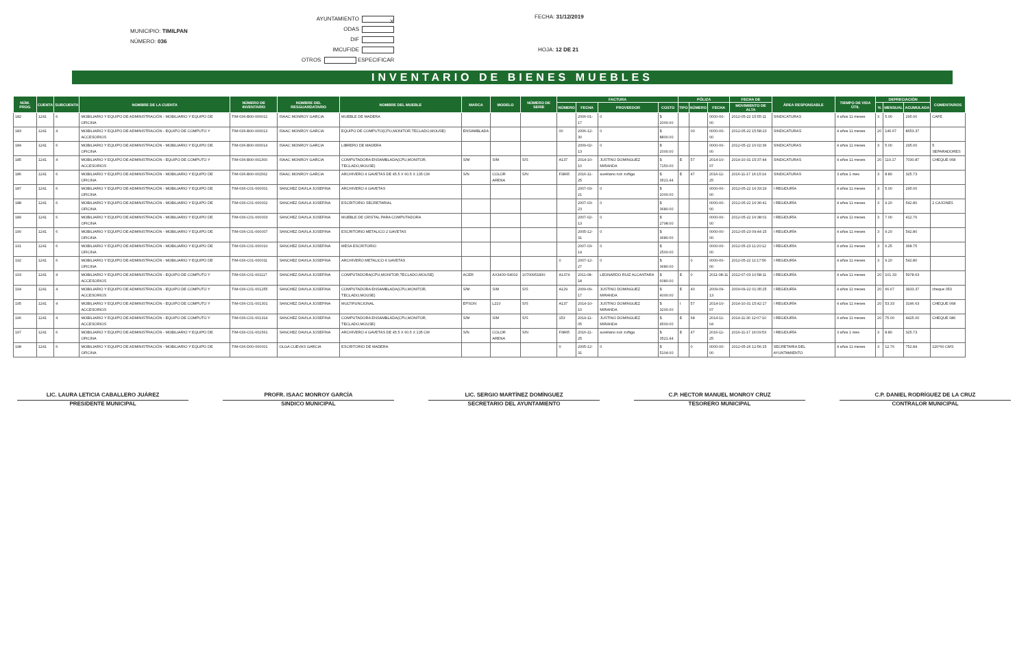MUNICIPIO: TIMILPAN
NÚMERO: 036
AYUNTAMIENTO X
ODAS
DIF
IMCUFIDE
OTROS ESPECIFICAR
FECHA: 31/12/2019
HOJA: 12 DE 21
INVENTARIO DE BIENES MUEBLES
| NÚM. PROG | CUENTA | SUBCUENTA | NOMBRE DE LA CUENTA | NÚMERO DE INVENTARIO | NOMBRE DEL RESGUARDATARIO | NOMBRE DEL MUEBLE | MARCA | MODELO | NÚMERO DE SERIE | FACTURA | | | | PÓLIZA | | | FECHA DE | ÁREA RESPONSABLE | TIEMPO DE VIDA ÚTIL | DEPRECIACIÓN | | | COMENTARIOS |
| --- | --- | --- | --- | --- | --- | --- | --- | --- | --- | --- | --- | --- | --- | --- | --- | --- | --- | --- | --- | --- | --- | --- | --- |
| | | | | | | | | | | NÚMERO | FECHA | PROVEEDOR | COSTO | TIPO | NÚMERO | FECHA | MOVIMIENTO DE ALTA | | | % | MENSUAL | ACUMULADA | |
| 182 | 1241 | 6 | MOBILIARIO Y EQUIPO DE ADMINISTRACIÓN - MOBILIARIO Y EQUIPO DE OFICINA | TIM-036-B00-000012 | ISAAC MONROY GARCIA | MUEBLE DE MADERA | | | | | 2006-01-17 | 0 | $ 2000.00 | | | 0000-00-00 | 2012-05-22 15:55:11 | SINDICATURAS | 4 años 11 meses | 3 | 5.00 | 295.00 | CAFE |
| 183 | 1241 | 4 | MOBILIARIO Y EQUIPO DE ADMINISTRACIÓN - EQUIPO DE COMPUTO Y ACCESORIOS | TIM-036-B00-000013 | ISAAC MONROY GARCIA | EQUIPO DE COMPUTO(CPU,MONITOR,TECLADO,MOUSE) | ENSAMBLADA | | | 00 | 2006-12-30 | 0 | $ 8800.00 | | 00 | 0000-00-00 | 2012-05-22 15:58:23 | SINDICATURAS | 4 años 11 meses | 20 | 146.67 | 8653.37 | |
| 184 | 1241 | 6 | MOBILIARIO Y EQUIPO DE ADMINISTRACIÓN - MOBILIARIO Y EQUIPO DE OFICINA | TIM-036-B00-000014 | ISAAC MONROY GARCIA | LIBRERO DE MADERA | | | | | 2009-02-13 | 0 | $ 2000.00 | | | 0000-00-00 | 2012-05-22 16:02:36 | SINDICATURAS | 4 años 11 meses | 3 | 5.00 | 295.00 | 5 SEPARADORES |
| 185 | 1241 | 4 | MOBILIARIO Y EQUIPO DE ADMINISTRACIÓN - EQUIPO DE COMPUTO Y ACCESORIOS | TIM-036-B00-001300 | ISAAC MONROY GARCIA | COMPUTADORA ENSAMBLADA(CPU,MONITOR, TECLADO,MOUSE) | S/M | S/M | S/S | A137 | 2014-10-10 | JUSTINO DOMINGUEZ MIRANDA | $ 7150.00 | E | 57 | 2014-10-07 | 2014-10-31 15:37:44 | SINDICATURAS | 4 años 11 meses | 20 | 119.17 | 7030.87 | CHEQUE 068 |
| 186 | 1241 | 6 | MOBILIARIO Y EQUIPO DE ADMINISTRACIÓN - MOBILIARIO Y EQUIPO DE OFICINA | TIM-036-B00-001562 | ISAAC MONROY GARCIA | ARCHIVERO 4 GAVETAS DE 45.5 X 60.5 X 135 CM | S/N | COLOR ARENA | S/N | F3865 | 2016-11-25 | aureliano ruiz zuñiga | $ 3521.44 | E | 47 | 2016-11-25 | 2016-11-17 16:15:14 | SINDICATURAS | 3 años 1 mes | 3 | 8.80 | 325.73 | |
| 187 | 1241 | 6 | MOBILIARIO Y EQUIPO DE ADMINISTRACIÓN - MOBILIARIO Y EQUIPO DE OFICINA | TIM-036-C01-000001 | SANCHEZ DAVILA JOSEFINA | ARCHIVERO 4 GAVETAS | | | | | 2007-03-21 | 0 | $ 2000.00 | | | 0000-00-00 | 2012-05-22 16:33:29 | I REGIDURÍA | 4 años 11 meses | 3 | 5.00 | 295.00 | |
| 188 | 1241 | 6 | MOBILIARIO Y EQUIPO DE ADMINISTRACIÓN - MOBILIARIO Y EQUIPO DE OFICINA | TIM-036-C01-000002 | SANCHEZ DAVILA JOSEFINA | ESCRITORIO SECRETARIAL | | | | | 2007-03-23 | 0 | $ 3680.00 | | | 0000-00-00 | 2012-05-22 16:36:41 | I REGIDURÍA | 4 años 11 meses | 3 | 9.20 | 542.80 | 2 CAJONES |
| 189 | 1241 | 6 | MOBILIARIO Y EQUIPO DE ADMINISTRACIÓN - MOBILIARIO Y EQUIPO DE OFICINA | TIM-036-C01-000003 | SANCHEZ DAVILA JOSEFINA | MUEBLE DE CRISTAL PARA COMPUTADORA | | | | | 2007-02-13 | 0 | $ 2798.00 | | | 0000-00-00 | 2012-05-22 16:38:01 | I REGIDURÍA | 4 años 11 meses | 3 | 7.00 | 412.76 | |
| 190 | 1241 | 6 | MOBILIARIO Y EQUIPO DE ADMINISTRACIÓN - MOBILIARIO Y EQUIPO DE OFICINA | TIM-036-C01-000007 | SANCHEZ DAVILA JOSEFINA | ESCRITORIO METALICO 2 GAVETAS | | | | | 2005-12-31 | 0 | $ 3680.00 | | | 0000-00-00 | 2012-05-23 09:44:15 | I REGIDURÍA | 4 años 11 meses | 3 | 9.20 | 542.80 | |
| 191 | 1241 | 6 | MOBILIARIO Y EQUIPO DE ADMINISTRACIÓN - MOBILIARIO Y EQUIPO DE OFICINA | TIM-036-C01-000010 | SANCHEZ DAVILA JOSEFINA | MESA ESCRITORIO | | | | | 2007-03-14 | 0 | $ 2500.00 | | | 0000-00-00 | 2012-05-23 11:20:12 | I REGIDURÍA | 4 años 11 meses | 3 | 6.25 | 368.75 | |
| 192 | 1241 | 6 | MOBILIARIO Y EQUIPO DE ADMINISTRACIÓN - MOBILIARIO Y EQUIPO DE OFICINA | TIM-036-C01-000011 | SANCHEZ DAVILA JOSEFINA | ARCHIVERO METALICO 4 GAVETAS | | | | 0 | 2007-12-27 | 0 | $ 3680.00 | | 0 | 0000-00-00 | 2012-05-22 11:17:56 | I REGIDURÍA | 4 años 11 meses | 3 | 9.20 | 542.80 | |
| 193 | 1241 | 4 | MOBILIARIO Y EQUIPO DE ADMINISTRACIÓN - EQUIPO DE COMPUTO Y ACCESORIOS | TIM-036-C01-001117 | SANCHEZ DAVILA JOSEFINA | COMPUTADORA(CPU,MONITOR,TECLADO,MOUSE) | ACER | AX3400-S4002 | 10700951830 | A1374 | 2011-08-18 | LEONARDO RUIZ ALCANTARA | $ 6080.00 | E | 0 | 2011-08-11 | 2012-07-03 10:58:11 | I REGIDURÍA | 4 años 11 meses | 20 | 101.33 | 5978.63 | |
| 194 | 1241 | 4 | MOBILIARIO Y EQUIPO DE ADMINISTRACIÓN - EQUIPO DE COMPUTO Y ACCESORIOS | TIM-036-C01-001255 | SANCHEZ DAVILA JOSEFINA | COMPUTADORA ENSAMBLADA(CPU,MONITOR, TECLADO,MOUSE) | S/M | S/M | S/S | A129 | 2009-09-17 | JUSTINO DOMINGUEZ MIRANDA | $ 4000.00 | E | 40 | 2009-09-13 | 2009-09-22 01:35:25 | I REGIDURÍA | 4 años 11 meses | 20 | 66.67 | 3933.37 | cheque 053 |
| 195 | 1241 | 4 | MOBILIARIO Y EQUIPO DE ADMINISTRACIÓN - EQUIPO DE COMPUTO Y ACCESORIOS | TIM-036-C01-001301 | SANCHEZ DAVILA JOSEFINA | MULTIFUNCIONAL | EPSON | L210 | S/S | A137 | 2014-10-10 | JUSTINO DOMINGUEZ MIRANDA | $ 3200.00 | I | 57 | 2014-10-07 | 2014-10-31 15:42:17 | I REGIDURÍA | 4 años 11 meses | 20 | 53.33 | 3146.63 | CHEQUE 068 |
| 196 | 1241 | 4 | MOBILIARIO Y EQUIPO DE ADMINISTRACIÓN - EQUIPO DE COMPUTO Y ACCESORIOS | TIM-036-C01-001314 | SANCHEZ DAVILA JOSEFINA | COMPUTADORA ENSAMBLADA(CPU,MONITOR, TECLADO,MOUSE) | S/M | S/M | S/S | 153 | 2014-11-05 | JUSTINO DOMINGUEZ MIRANDA | $ 4500.00 | E | 68 | 2014-11-04 | 2014-11-30 12:07:10 | I REGIDURÍA | 4 años 11 meses | 20 | 75.00 | 4425.00 | CHEQUE 086 |
| 197 | 1241 | 6 | MOBILIARIO Y EQUIPO DE ADMINISTRACIÓN - MOBILIARIO Y EQUIPO DE OFICINA | TIM-036-C01-001561 | SANCHEZ DAVILA JOSEFINA | ARCHIVERO 4 GAVETAS DE 45.5 X 60.5 X 135 CM | S/N | COLOR ARENA | S/N | F3865 | 2016-11-25 | aureliano ruiz zuñiga | $ 3521.44 | E | 47 | 2016-11-25 | 2016-11-17 16:09:53 | I REGIDURÍA | 3 años 1 mes | 3 | 8.80 | 325.73 | |
| 198 | 1241 | 6 | MOBILIARIO Y EQUIPO DE ADMINISTRACIÓN - MOBILIARIO Y EQUIPO DE OFICINA | TIM-036-D00-000001 | OLGA CUEVAS GARCIA | ESCRITORIO DE MADERA | | | | 0 | 2005-12-31 | 0 | $ 5104.00 | | 0 | 0000-00-00 | 2012-05-26 12:56:15 | SECRETARIA DEL AYUNTAMIENTO | 4 años 11 meses | 3 | 12.76 | 752.84 | 120*60 CMS |
LIC. LAURA LETICIA CABALLERO JUÁREZ
PRESIDENTE MUNICIPAL
PROFR. ISAAC MONROY GARCÍA
SINDICO MUNICIPAL
LIC. SERGIO MARTÍNEZ DOMÍNGUEZ
SECRETARIO DEL AYUNTAMIENTO
C.P. HECTOR MANUEL MONROY CRUZ
TESORERO MUNICIPAL
C.P. DANIEL RODRÍGUEZ DE LA CRUZ
CONTRALOR MUNICIPAL